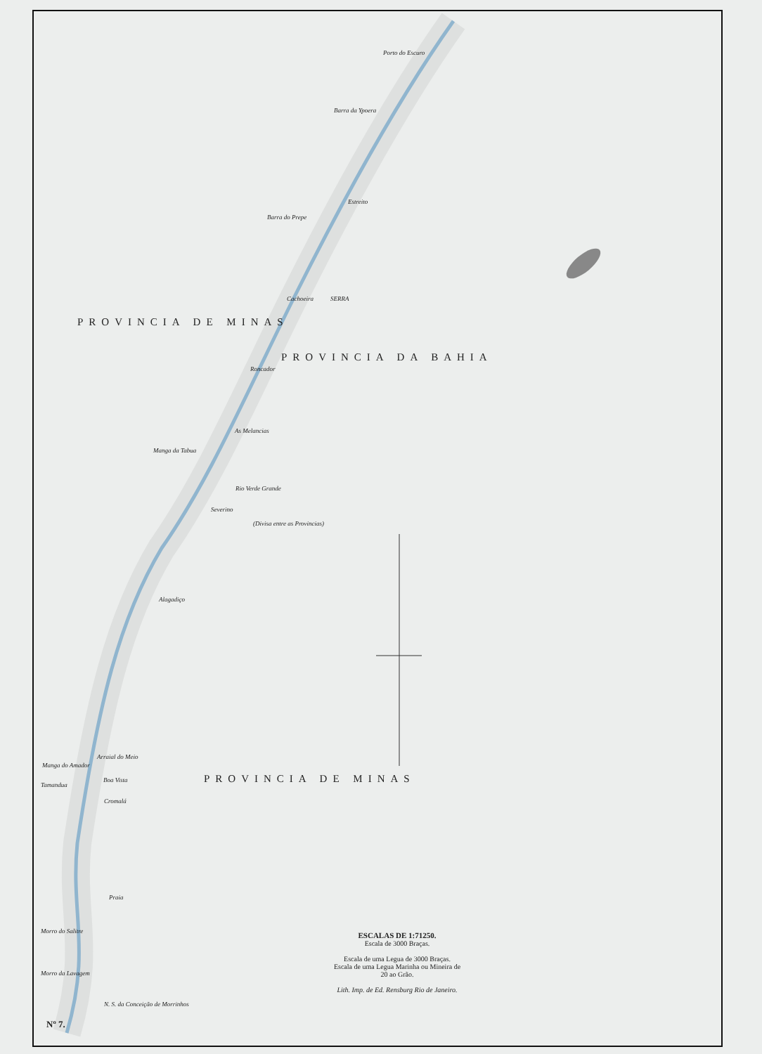Porto do Escuro
Barra da Ypoera
Estreito
Barra do Prepe
Cachoeira
Roncador
As Melancias
Manga da Tabua
Severino
Alagadiço
Arraial do Meio
Manga do Amador
Boa Vista
Tamandua
Cromalá
Praia
Morro do Salitre
Morro da Lavagem
N. S. da Conceição de Morrinhos
Rio Verde Grande
(Divisa entre as Provincias)
PROVINCIA DE MINAS
PROVINCIA DA BAHIA
SERRA
PROVINCIA DE MINAS
ESCALAS DE 1:71250.
Escala de 3000 Braças.
Escala de uma Legua de 3000 Braças.
Escala de uma Legua Marinha ou Mineira de 20 ao Grão.
Lith. Imp. de Ed. Rensburg Rio de Janeiro.
Nº 7.